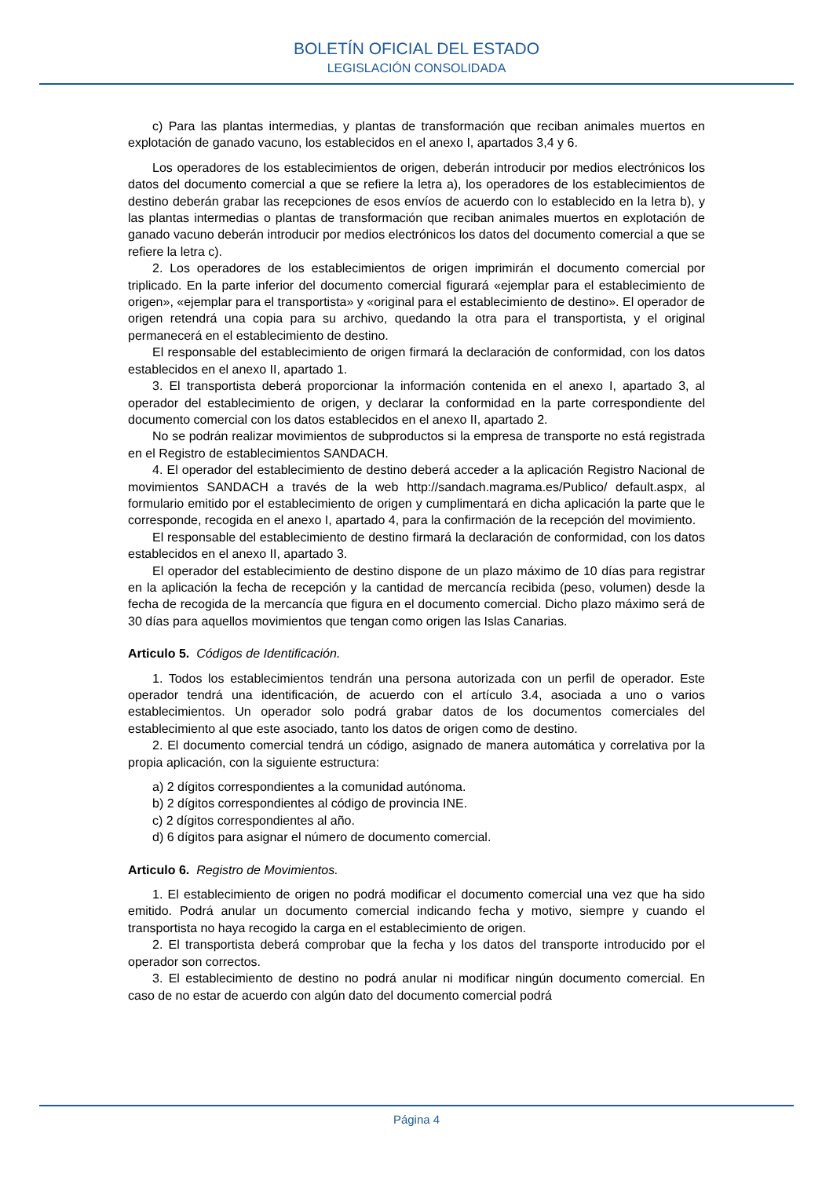BOLETÍN OFICIAL DEL ESTADO
LEGISLACIÓN CONSOLIDADA
c) Para las plantas intermedias, y plantas de transformación que reciban animales muertos en explotación de ganado vacuno, los establecidos en el anexo I, apartados 3,4 y 6.
Los operadores de los establecimientos de origen, deberán introducir por medios electrónicos los datos del documento comercial a que se refiere la letra a), los operadores de los establecimientos de destino deberán grabar las recepciones de esos envíos de acuerdo con lo establecido en la letra b), y las plantas intermedias o plantas de transformación que reciban animales muertos en explotación de ganado vacuno deberán introducir por medios electrónicos los datos del documento comercial a que se refiere la letra c).
2. Los operadores de los establecimientos de origen imprimirán el documento comercial por triplicado. En la parte inferior del documento comercial figurará «ejemplar para el establecimiento de origen», «ejemplar para el transportista» y «original para el establecimiento de destino». El operador de origen retendrá una copia para su archivo, quedando la otra para el transportista, y el original permanecerá en el establecimiento de destino.
El responsable del establecimiento de origen firmará la declaración de conformidad, con los datos establecidos en el anexo II, apartado 1.
3. El transportista deberá proporcionar la información contenida en el anexo I, apartado 3, al operador del establecimiento de origen, y declarar la conformidad en la parte correspondiente del documento comercial con los datos establecidos en el anexo II, apartado 2.
No se podrán realizar movimientos de subproductos si la empresa de transporte no está registrada en el Registro de establecimientos SANDACH.
4. El operador del establecimiento de destino deberá acceder a la aplicación Registro Nacional de movimientos SANDACH a través de la web http://sandach.magrama.es/Publico/ default.aspx, al formulario emitido por el establecimiento de origen y cumplimentará en dicha aplicación la parte que le corresponde, recogida en el anexo I, apartado 4, para la confirmación de la recepción del movimiento.
El responsable del establecimiento de destino firmará la declaración de conformidad, con los datos establecidos en el anexo II, apartado 3.
El operador del establecimiento de destino dispone de un plazo máximo de 10 días para registrar en la aplicación la fecha de recepción y la cantidad de mercancía recibida (peso, volumen) desde la fecha de recogida de la mercancía que figura en el documento comercial. Dicho plazo máximo será de 30 días para aquellos movimientos que tengan como origen las Islas Canarias.
Articulo 5. Códigos de Identificación.
1. Todos los establecimientos tendrán una persona autorizada con un perfil de operador. Este operador tendrá una identificación, de acuerdo con el artículo 3.4, asociada a uno o varios establecimientos. Un operador solo podrá grabar datos de los documentos comerciales del establecimiento al que este asociado, tanto los datos de origen como de destino.
2. El documento comercial tendrá un código, asignado de manera automática y correlativa por la propia aplicación, con la siguiente estructura:
a) 2 dígitos correspondientes a la comunidad autónoma.
b) 2 dígitos correspondientes al código de provincia INE.
c) 2 dígitos correspondientes al año.
d) 6 dígitos para asignar el número de documento comercial.
Articulo 6. Registro de Movimientos.
1. El establecimiento de origen no podrá modificar el documento comercial una vez que ha sido emitido. Podrá anular un documento comercial indicando fecha y motivo, siempre y cuando el transportista no haya recogido la carga en el establecimiento de origen.
2. El transportista deberá comprobar que la fecha y los datos del transporte introducido por el operador son correctos.
3. El establecimiento de destino no podrá anular ni modificar ningún documento comercial. En caso de no estar de acuerdo con algún dato del documento comercial podrá
Página 4